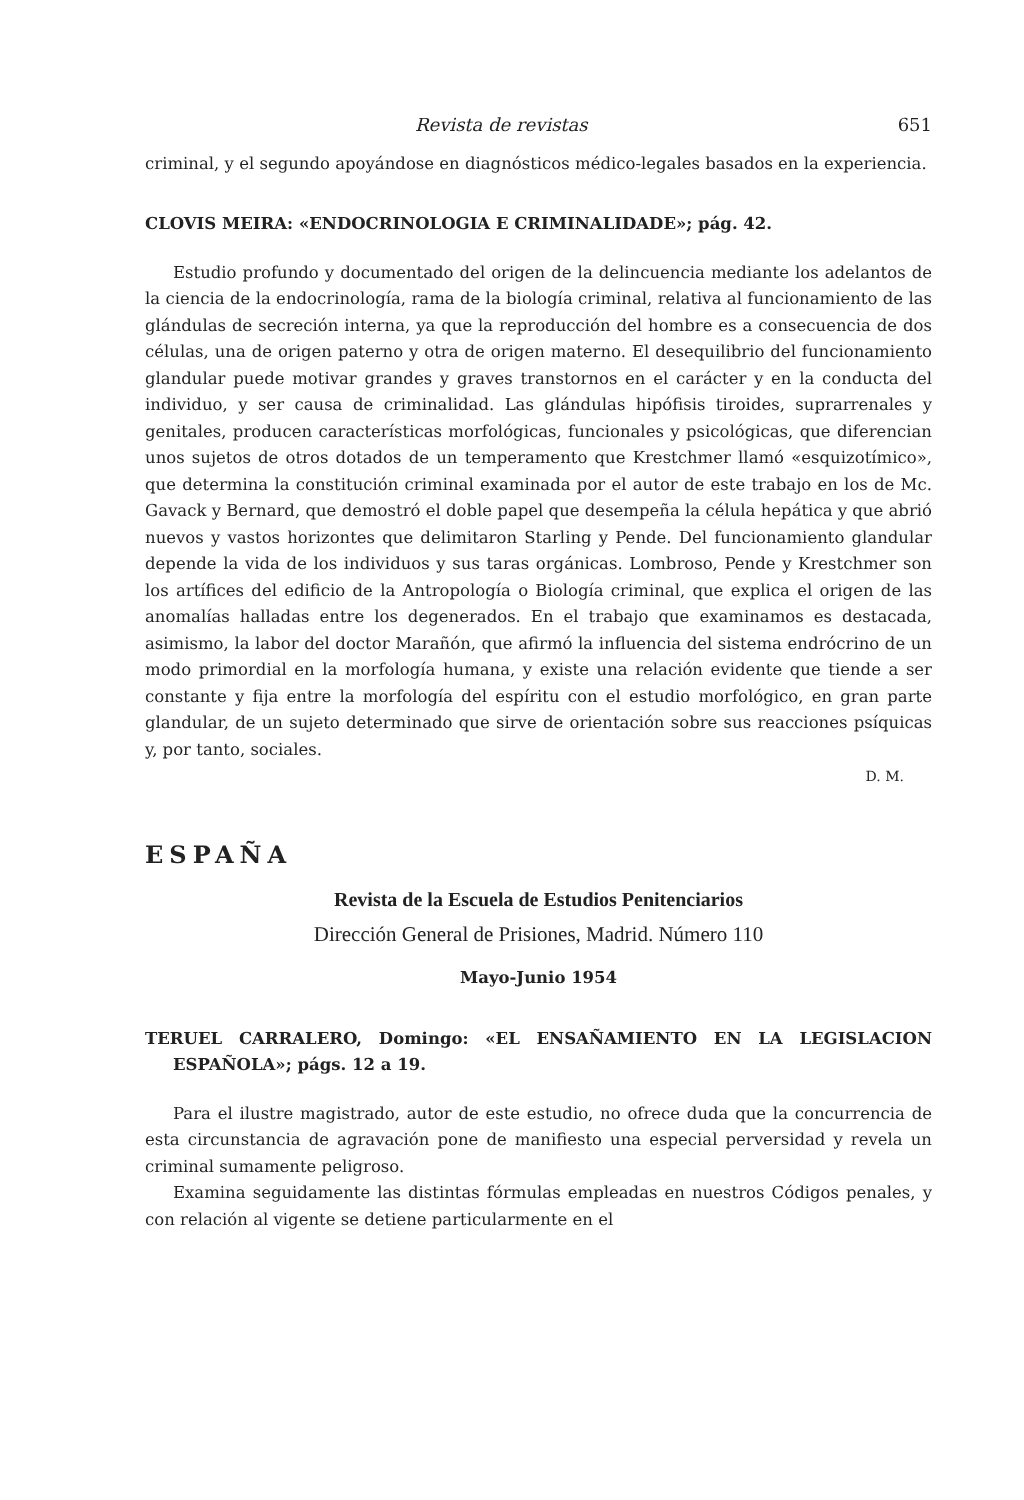Revista de revistas 651
criminal, y el segundo apoyándose en diagnósticos médico-legales basados en la experiencia.
CLOVIS MEIRA: «ENDOCRINOLOGIA E CRIMINALIDADE»; pág. 42.
Estudio profundo y documentado del origen de la delincuencia mediante los adelantos de la ciencia de la endocrinología, rama de la biología criminal, relativa al funcionamiento de las glándulas de secreción interna, ya que la reproducción del hombre es a consecuencia de dos células, una de origen paterno y otra de origen materno. El desequilibrio del funcionamiento glandular puede motivar grandes y graves transtornos en el carácter y en la conducta del individuo, y ser causa de criminalidad. Las glándulas hipófisis tiroides, suprarrenales y genitales, producen características morfológicas, funcionales y psicológicas, que diferencian unos sujetos de otros dotados de un temperamento que Krestchmer llamó «esquizotímico», que determina la constitución criminal examinada por el autor de este trabajo en los de Mc. Gavack y Bernard, que demostró el doble papel que desempeña la célula hepática y que abrió nuevos y vastos horizontes que delimitaron Starling y Pende. Del funcionamiento glandular depende la vida de los individuos y sus taras orgánicas. Lombroso, Pende y Krestchmer son los artífices del edificio de la Antropología o Biología criminal, que explica el origen de las anomalías halladas entre los degenerados. En el trabajo que examinamos es destacada, asimismo, la labor del doctor Marañón, que afirmó la influencia del sistema endrócrino de un modo primordial en la morfología humana, y existe una relación evidente que tiende a ser constante y fija entre la morfología del espíritu con el estudio morfológico, en gran parte glandular, de un sujeto determinado que sirve de orientación sobre sus reacciones psíquicas y, por tanto, sociales.
D. M.
ESPAÑA
Revista de la Escuela de Estudios Penitenciarios
Dirección General de Prisiones, Madrid. Número 110
Mayo-Junio 1954
TERUEL CARRALERO, Domingo: «EL ENSAÑAMIENTO EN LA LEGISLACION ESPAÑOLA»; págs. 12 a 19.
Para el ilustre magistrado, autor de este estudio, no ofrece duda que la concurrencia de esta circunstancia de agravación pone de manifiesto una especial perversidad y revela un criminal sumamente peligroso.
Examina seguidamente las distintas fórmulas empleadas en nuestros Códigos penales, y con relación al vigente se detiene particularmente en el